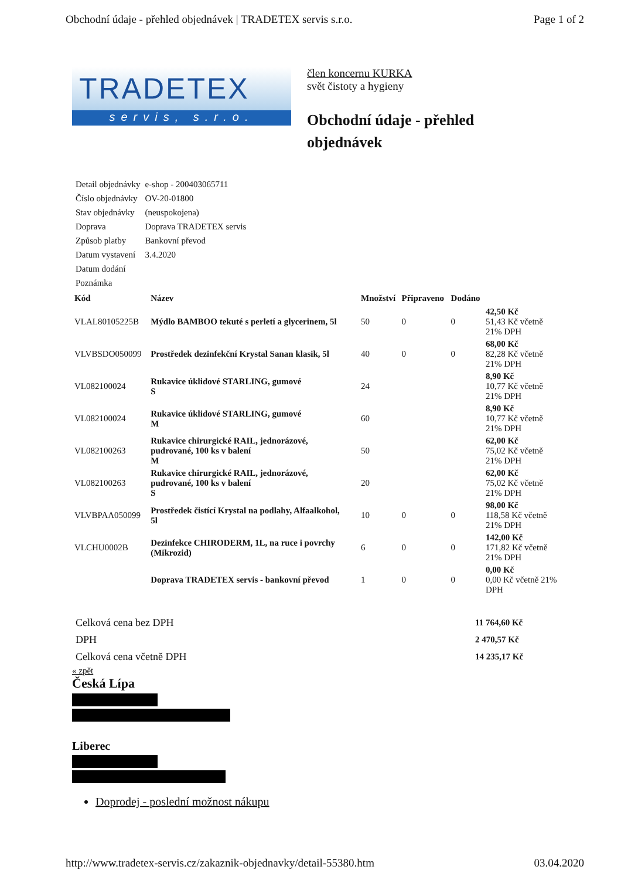Obchodní údaje - přehled objednávek | TRADETEX servis s.r.o. Page 1 of 2
TRADETEX
servis, s.r.o.
člen koncernu KURKA
svět čistoty a hygieny
Obchodní údaje - přehled
objednávek
| Detail objednávky | e-shop - 200403065711 |
| Číslo objednávky | OV-20-01800 |
| Stav objednávky | (neuspokojena) |
| Doprava | Doprava TRADETEX servis |
| Způsob platby | Bankovní převod |
| Datum vystavení | 3.4.2020 |
| Datum dodání | |
| Poznámka | |
| Kód | Název | Množství | Připraveno | Dodáno | |
| --- | --- | --- | --- | --- | --- |
| VLAL80105225B | Mýdlo BAMBOO tekuté s perletí a glycerinem, 5l | 50 | 0 | 0 | 42,50 Kč 51,43 Kč včetně 21% DPH |
| VLVBSDO050099 | Prostředek dezinfekční Krystal Sanan klasik, 5l | 40 | 0 | 0 | 68,00 Kč 82,28 Kč včetně 21% DPH |
| VL082100024 | Rukavice úklidové STARLING, gumové S | 24 | | | 8,90 Kč 10,77 Kč včetně 21% DPH |
| VL082100024 | Rukavice úklidové STARLING, gumové M | 60 | | | 8,90 Kč 10,77 Kč včetně 21% DPH |
| VL082100263 | Rukavice chirurgické RAIL, jednorázové, pudrované, 100 ks v balení M | 50 | | | 62,00 Kč 75,02 Kč včetně 21% DPH |
| VL082100263 | Rukavice chirurgické RAIL, jednorázové, pudrované, 100 ks v balení S | 20 | | | 62,00 Kč 75,02 Kč včetně 21% DPH |
| VLVBPAA050099 | Prostředek čistící Krystal na podlahy, Alfaalkohol, 5l | 10 | 0 | 0 | 98,00 Kč 118,58 Kč včetně 21% DPH |
| VLCHU0002B | Dezinfekce CHIRODERM, 1L, na ruce i povrchy (Mikrozid) | 6 | 0 | 0 | 142,00 Kč 171,82 Kč včetně 21% DPH |
| | Doprava TRADETEX servis - bankovní převod | 1 | 0 | 0 | 0,00 Kč 0,00 Kč včetně 21% DPH |
| Celková cena bez DPH | 11 764,60 Kč |
| DPH | 2 470,57 Kč |
| Celková cena včetně DPH | 14 235,17 Kč |
« zpět
Česká Lípa
Liberec
Doprodej - poslední možnost nákupu
http://www.tradetex-servis.cz/zakaznik-objednavky/detail-55380.htm 03.04.2020